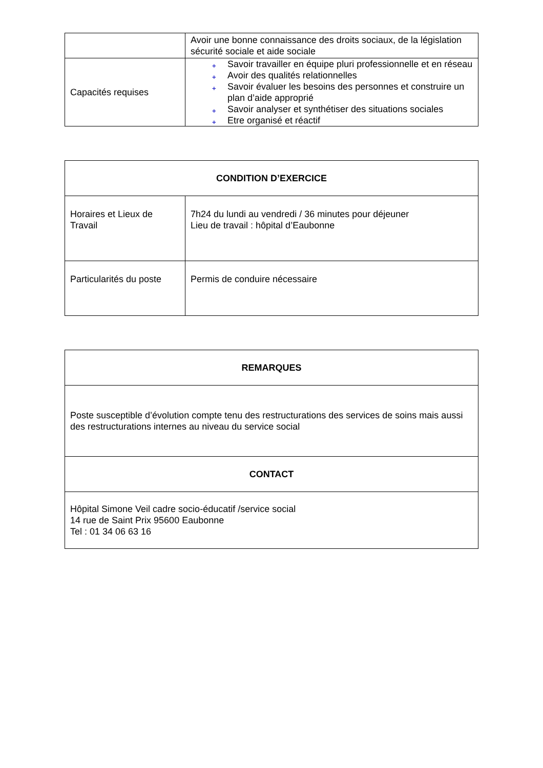| | Avoir une bonne connaissance des droits sociaux, de la législation sécurité sociale et aide sociale |
| Capacités requises | + Savoir travailler en équipe pluri professionnelle et en réseau + Avoir des qualités relationnelles + Savoir évaluer les besoins des personnes et construire un plan d’aide approprié + Savoir analyser et synthétiser des situations sociales + Etre organisé et réactif |
| CONDITION D’EXERCICE | |
| --- | --- |
| Horaires et Lieux de Travail | 7h24 du lundi au vendredi / 36 minutes pour déjeuner Lieu de travail : hôpital d’Eaubonne |
| Particularités du poste | Permis de conduire nécessaire |
| REMARQUES |
| --- |
| Poste susceptible d’évolution compte tenu des restructurations des services de soins mais aussi des restructurations internes au niveau du service social |
| CONTACT |
| Hôpital Simone Veil cadre socio-éducatif /service social 14 rue de Saint Prix 95600 Eaubonne Tel : 01 34 06 63 16 |